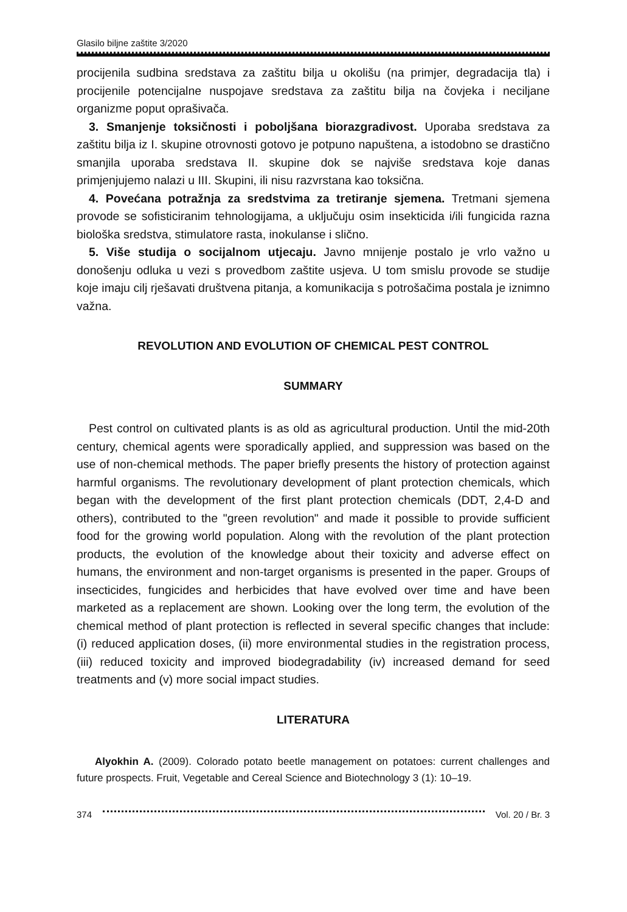Glasilo biljne zaštite 3/2020
procijenila sudbina sredstava za zaštitu bilja u okolišu (na primjer, degradacija tla) i procijenile potencijalne nuspojave sredstava za zaštitu bilja na čovjeka i neciljane organizme poput oprašivača.
3. Smanjenje toksičnosti i poboljšana biorazgradivost. Uporaba sredstava za zaštitu bilja iz I. skupine otrovnosti gotovo je potpuno napuštena, a istodobno se drastično smanjila uporaba sredstava II. skupine dok se najviše sredstava koje danas primjenjujemo nalazi u III. Skupini, ili nisu razvrstana kao toksična.
4. Povećana potražnja za sredstvima za tretiranje sjemena. Tretmani sjemena provode se sofisticiranim tehnologijama, a uključuju osim insekticida i/ili fungicida razna biološka sredstva, stimulatore rasta, inokulanse i slično.
5. Više studija o socijalnom utjecaju. Javno mnijenje postalo je vrlo važno u donošenju odluka u vezi s provedbom zaštite usjeva. U tom smislu provode se studije koje imaju cilj rješavati društvena pitanja, a komunikacija s potrošačima postala je iznimno važna.
REVOLUTION AND EVOLUTION OF CHEMICAL PEST CONTROL
SUMMARY
Pest control on cultivated plants is as old as agricultural production. Until the mid-20th century, chemical agents were sporadically applied, and suppression was based on the use of non-chemical methods. The paper briefly presents the history of protection against harmful organisms. The revolutionary development of plant protection chemicals, which began with the development of the first plant protection chemicals (DDT, 2,4-D and others), contributed to the "green revolution" and made it possible to provide sufficient food for the growing world population. Along with the revolution of the plant protection products, the evolution of the knowledge about their toxicity and adverse effect on humans, the environment and non-target organisms is presented in the paper. Groups of insecticides, fungicides and herbicides that have evolved over time and have been marketed as a replacement are shown. Looking over the long term, the evolution of the chemical method of plant protection is reflected in several specific changes that include: (i) reduced application doses, (ii) more environmental studies in the registration process, (iii) reduced toxicity and improved biodegradability (iv) increased demand for seed treatments and (v) more social impact studies.
LITERATURA
Alyokhin A. (2009). Colorado potato beetle management on potatoes: current challenges and future prospects. Fruit, Vegetable and Cereal Science and Biotechnology 3 (1): 10–19.
374 Vol. 20 / Br. 3